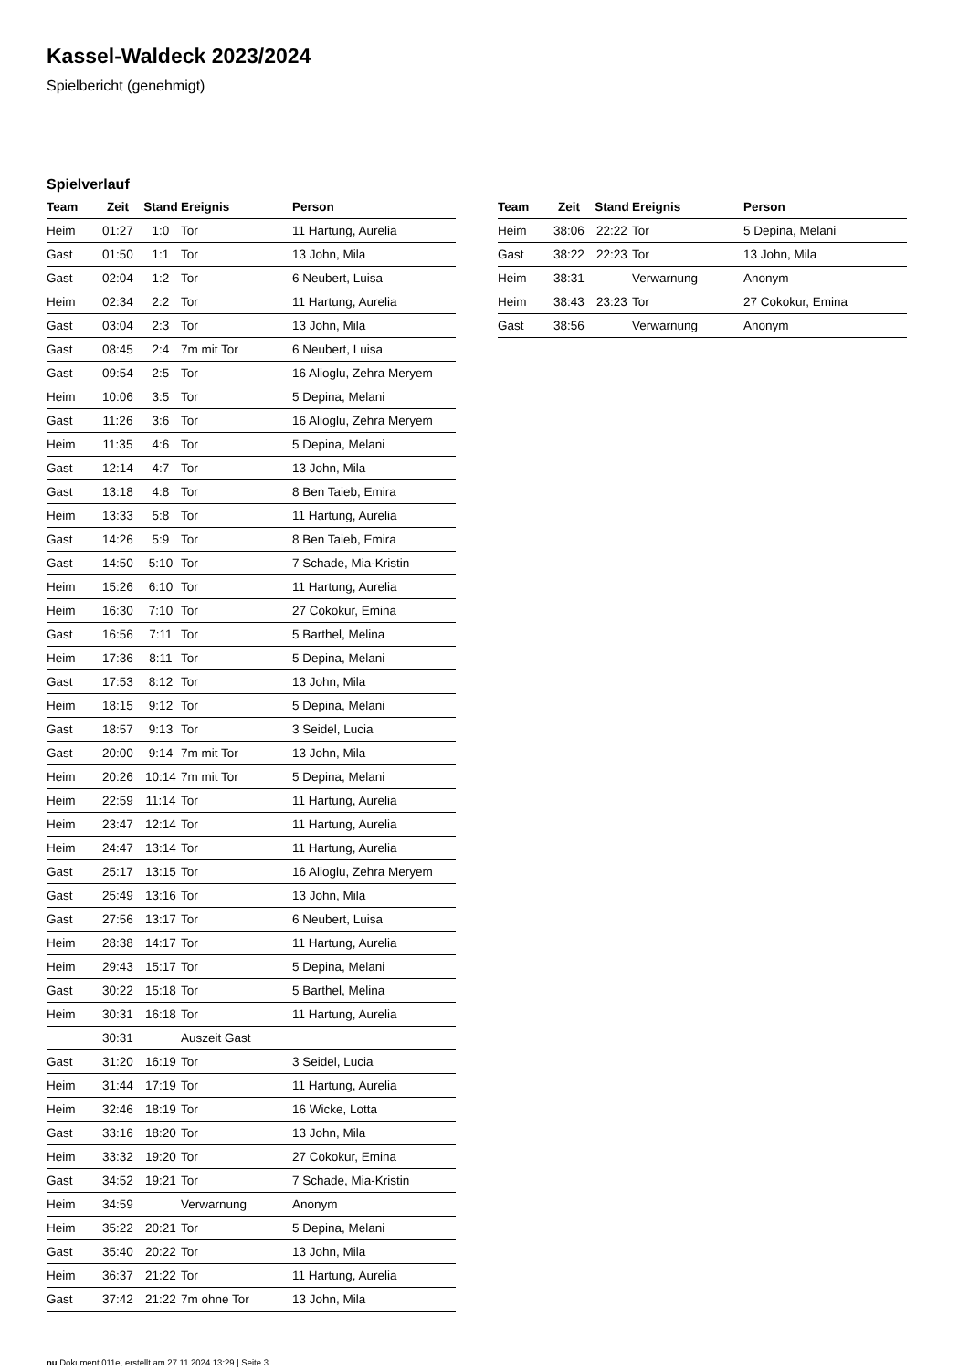Kassel-Waldeck 2023/2024
Spielbericht (genehmigt)
Spielverlauf
| Team | Zeit | Stand | Ereignis | Person |
| --- | --- | --- | --- | --- |
| Heim | 01:27 | 1:0 | Tor | 11 Hartung, Aurelia |
| Gast | 01:50 | 1:1 | Tor | 13 John, Mila |
| Gast | 02:04 | 1:2 | Tor | 6 Neubert, Luisa |
| Heim | 02:34 | 2:2 | Tor | 11 Hartung, Aurelia |
| Gast | 03:04 | 2:3 | Tor | 13 John, Mila |
| Gast | 08:45 | 2:4 | 7m mit Tor | 6 Neubert, Luisa |
| Gast | 09:54 | 2:5 | Tor | 16 Alioglu, Zehra Meryem |
| Heim | 10:06 | 3:5 | Tor | 5 Depina, Melani |
| Gast | 11:26 | 3:6 | Tor | 16 Alioglu, Zehra Meryem |
| Heim | 11:35 | 4:6 | Tor | 5 Depina, Melani |
| Gast | 12:14 | 4:7 | Tor | 13 John, Mila |
| Gast | 13:18 | 4:8 | Tor | 8 Ben Taieb, Emira |
| Heim | 13:33 | 5:8 | Tor | 11 Hartung, Aurelia |
| Gast | 14:26 | 5:9 | Tor | 8 Ben Taieb, Emira |
| Gast | 14:50 | 5:10 | Tor | 7 Schade, Mia-Kristin |
| Heim | 15:26 | 6:10 | Tor | 11 Hartung, Aurelia |
| Heim | 16:30 | 7:10 | Tor | 27 Cokokur, Emina |
| Gast | 16:56 | 7:11 | Tor | 5 Barthel, Melina |
| Heim | 17:36 | 8:11 | Tor | 5 Depina, Melani |
| Gast | 17:53 | 8:12 | Tor | 13 John, Mila |
| Heim | 18:15 | 9:12 | Tor | 5 Depina, Melani |
| Gast | 18:57 | 9:13 | Tor | 3 Seidel, Lucia |
| Gast | 20:00 | 9:14 | 7m mit Tor | 13 John, Mila |
| Heim | 20:26 | 10:14 | 7m mit Tor | 5 Depina, Melani |
| Heim | 22:59 | 11:14 | Tor | 11 Hartung, Aurelia |
| Heim | 23:47 | 12:14 | Tor | 11 Hartung, Aurelia |
| Heim | 24:47 | 13:14 | Tor | 11 Hartung, Aurelia |
| Gast | 25:17 | 13:15 | Tor | 16 Alioglu, Zehra Meryem |
| Gast | 25:49 | 13:16 | Tor | 13 John, Mila |
| Gast | 27:56 | 13:17 | Tor | 6 Neubert, Luisa |
| Heim | 28:38 | 14:17 | Tor | 11 Hartung, Aurelia |
| Heim | 29:43 | 15:17 | Tor | 5 Depina, Melani |
| Gast | 30:22 | 15:18 | Tor | 5 Barthel, Melina |
| Heim | 30:31 | 16:18 | Tor | 11 Hartung, Aurelia |
| | 30:31 | | Auszeit Gast | |
| Gast | 31:20 | 16:19 | Tor | 3 Seidel, Lucia |
| Heim | 31:44 | 17:19 | Tor | 11 Hartung, Aurelia |
| Heim | 32:46 | 18:19 | Tor | 16 Wicke, Lotta |
| Gast | 33:16 | 18:20 | Tor | 13 John, Mila |
| Heim | 33:32 | 19:20 | Tor | 27 Cokokur, Emina |
| Gast | 34:52 | 19:21 | Tor | 7 Schade, Mia-Kristin |
| Heim | 34:59 | | Verwarnung | Anonym |
| Heim | 35:22 | 20:21 | Tor | 5 Depina, Melani |
| Gast | 35:40 | 20:22 | Tor | 13 John, Mila |
| Heim | 36:37 | 21:22 | Tor | 11 Hartung, Aurelia |
| Gast | 37:42 | 21:22 | 7m ohne Tor | 13 John, Mila |
| Team | Zeit | Stand | Ereignis | Person |
| --- | --- | --- | --- | --- |
| Heim | 38:06 | 22:22 | Tor | 5 Depina, Melani |
| Gast | 38:22 | 22:23 | Tor | 13 John, Mila |
| Heim | 38:31 | | Verwarnung | Anonym |
| Heim | 38:43 | 23:23 | Tor | 27 Cokokur, Emina |
| Gast | 38:56 | | Verwarnung | Anonym |
nu.Dokument 011e, erstellt am 27.11.2024 13:29 | Seite 3